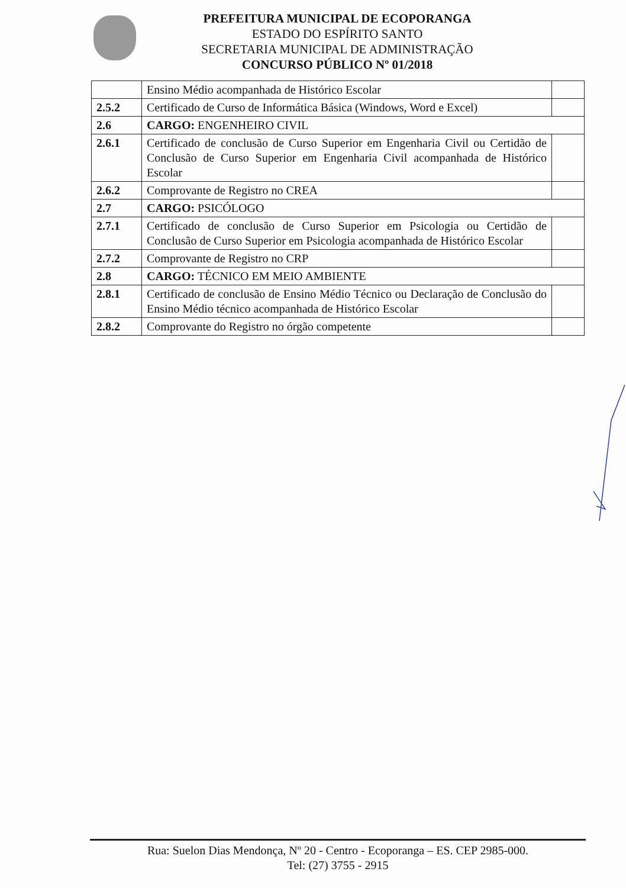PREFEITURA MUNICIPAL DE ECOPORANGA
ESTADO DO ESPÍRITO SANTO
SECRETARIA MUNICIPAL DE ADMINISTRAÇÃO
CONCURSO PÚBLICO Nº 01/2018
| | Ensino Médio acompanhada de Histórico Escolar | |
| 2.5.2 | Certificado de Curso de Informática Básica (Windows, Word e Excel) | |
| 2.6 | CARGO: ENGENHEIRO CIVIL | |
| 2.6.1 | Certificado de conclusão de Curso Superior em Engenharia Civil ou Certidão de Conclusão de Curso Superior em Engenharia Civil acompanhada de Histórico Escolar | |
| 2.6.2 | Comprovante de Registro no CREA | |
| 2.7 | CARGO: PSICÓLOGO | |
| 2.7.1 | Certificado de conclusão de Curso Superior em Psicologia ou Certidão de Conclusão de Curso Superior em Psicologia acompanhada de Histórico Escolar | |
| 2.7.2 | Comprovante de Registro no CRP | |
| 2.8 | CARGO: TÉCNICO EM MEIO AMBIENTE | |
| 2.8.1 | Certificado de conclusão de Ensino Médio Técnico ou Declaração de Conclusão do Ensino Médio técnico acompanhada de Histórico Escolar | |
| 2.8.2 | Comprovante do Registro no órgão competente | |
Rua: Suelon Dias Mendonça, Nº 20 - Centro - Ecoporanga – ES. CEP 2985-000.
Tel: (27) 3755 - 2915